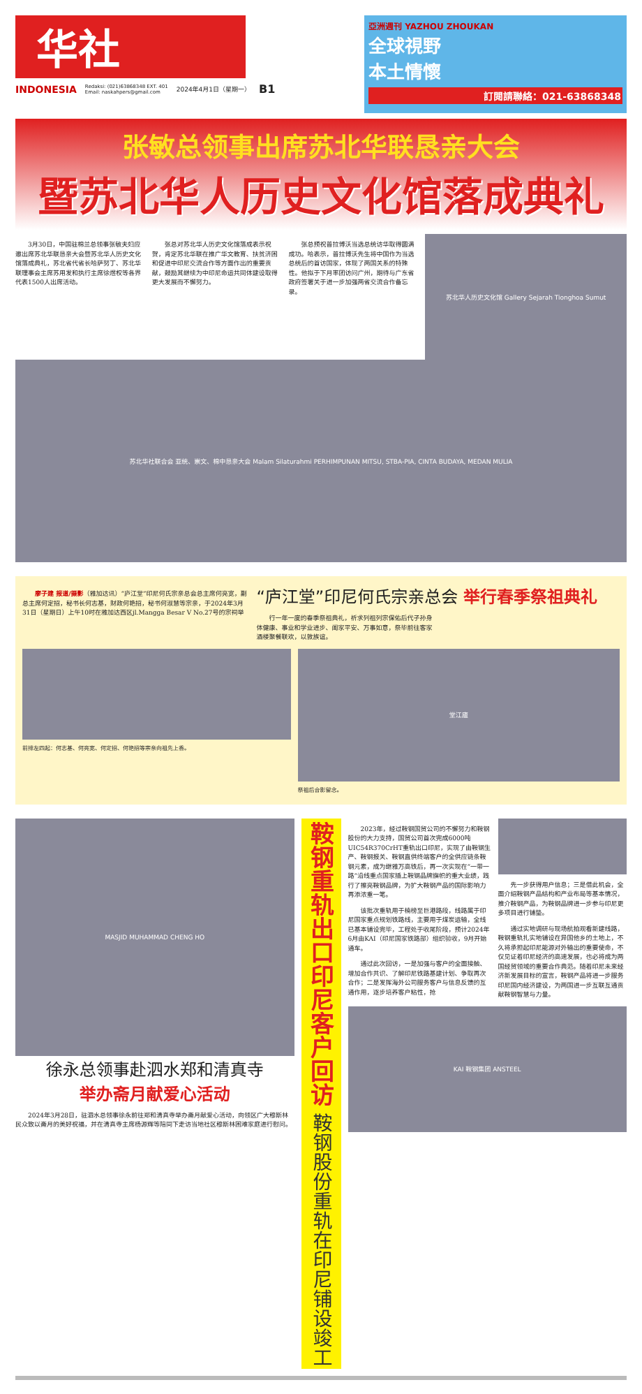华社
INDONESIA Redaksi: (021)63868348 EXT. 401
Email: naskahpers@gmail.com 2024年4月1日（星期一） B1
亞洲週刊 YAZHOU ZHOUKAN
全球視野
本土情懷
訂閱請聯絡：021-63868348
张敏总领事出席苏北华联恳亲大会
暨苏北华人历史文化馆落成典礼
3月30日，中国驻棉兰总领事张敏夫妇应邀出席苏北华联恳亲大会暨苏北华人历史文化馆落成典礼，苏北省代省长哈萨努丁、苏北华联理事会主席苏用发和执行主席徐煜权等各界代表1500人出席活动。
张总对苏北华人历史文化馆落成表示祝贺，肯定苏北华联在推广华文教育、扶贫济困和促进中印尼交流合作等方面作出的重要贡献，鼓励其继续为中印尼命运共同体建设取得更大发展而不懈努力。
张总预祝普拉博沃当选总统访华取得圆满成功。哈表示，普拉博沃先生将中国作为当选总统后的首访国家，体现了两国关系的特殊性。他拟于下月率团访问广州，期待与广东省政府签署关于进一步加强两省交流合作备忘录。
苏北华人历史文化馆 Gallery Sejarah Tionghoa Sumut
苏北华社联合会 亚统、崇文、棉中恳亲大会 Malam Silaturahmi PERHIMPUNAN MITSU, STBA-PIA, CINTA BUDAYA, MEDAN MULIA
廖子建 报道/摄影（雅加达讯）“庐江堂”印尼何氏宗亲总会总主席何亮宽，副总主席何定招，秘书长何志基，财政何艳招，秘书何淑慧等宗亲，于2024年3月31日（星期日）上午10时在雅加达西区jl.Mangga Besar V No.27号的宗祠举
“庐江堂”印尼何氏宗亲总会 举行春季祭祖典礼
行一年一度的春季祭祖典礼，祈求列祖列宗保佑后代子孙身体健康、事业和学业进步、阖家平安、万事如意，祭毕前往客家酒楼聚餐联欢，以敦族谊。
前排左四起：何志基、何亮宽、何定招、何艳招等宗亲向祖先上香。
堂江廬
祭祖后合影留念。
MASJID MUHAMMAD CHENG HO
徐永总领事赴泗水郑和清真寺
举办斋月献爱心活动
2024年3月28日，驻泗水总领事徐永前往郑和清真寺举办斋月献爱心活动，向领区广大穆斯林民众致以斋月的美好祝福，并在清真寺主席杨源辉等陪同下走访当地社区穆斯林困难家庭进行慰问。
鞍钢重轨出口印尼客户回访 鞍钢股份重轨在印尼铺设竣工
2023年，经过鞍钢国贸公司的不懈努力和鞍钢股份的大力支持，国贸公司首次完成6000吨UIC54R370CrHT重轨出口印尼，实现了由鞍钢生产、鞍钢报关、鞍钢直供终端客户的全供应链条鞍钢元素，成为继雅万高铁后，再一次实现在“一带一路”沿线重点国家插上鞍钢品牌旗帜的重大业绩，践行了擦亮鞍钢品牌，为扩大鞍钢产品的国际影响力再添浓重一笔。
该批次重轨用于楠榜至巨港路段，线路属于印尼国家重点规划铁路线，主要用于煤炭运输，全线已基本铺设完毕，工程处于收尾阶段，预计2024年6月由KAI（印尼国家铁路部）组织验收，9月开始通车。
通过此次回访，一是加强与客户的全面接触、增加合作共识、了解印尼铁路基建计划、争取再次合作；二是发挥海外公司服务客户与信息反馈的互通作用，逐步培养客户粘性，抢
先一步获得用户信息；三是借此机会，全面介绍鞍钢产品结构和产业布局等基本情况，推介鞍钢产品，为鞍钢品牌进一步参与印尼更多项目进行铺垫。
通过实地调研与现场航拍观看新建线路，鞍钢重轨扎实地铺设在异国他乡的土地上，不久将承担起印尼能源对外输出的重要使命，不仅见证着印尼经济的高速发展，也必将成为两国经贸领域的重要合作典范。随着印尼未来经济新发展目标的宣言，鞍钢产品将进一步服务印尼国内经济建设，为两国进一步互联互通贡献鞍钢智慧与力量。
KAI 鞍钢集团 ANSTEEL